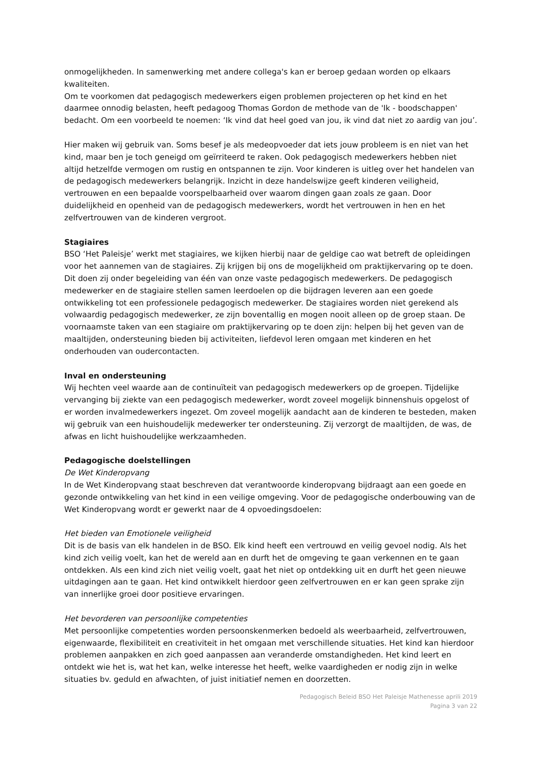onmogelijkheden. In samenwerking met andere collega's kan er beroep gedaan worden op elkaars kwaliteiten.
Om te voorkomen dat pedagogisch medewerkers eigen problemen projecteren op het kind en het daarmee onnodig belasten, heeft pedagoog Thomas Gordon de methode van de 'Ik - boodschappen' bedacht. Om een voorbeeld te noemen: ‘Ik vind dat heel goed van jou, ik vind dat niet zo aardig van jou’.
Hier maken wij gebruik van. Soms besef je als medeopvoeder dat iets jouw probleem is en niet van het kind, maar ben je toch geneigd om geïrriteerd te raken. Ook pedagogisch medewerkers hebben niet altijd hetzelfde vermogen om rustig en ontspannen te zijn. Voor kinderen is uitleg over het handelen van de pedagogisch medewerkers belangrijk. Inzicht in deze handelswijze geeft kinderen veiligheid, vertrouwen en een bepaalde voorspelbaarheid over waarom dingen gaan zoals ze gaan. Door duidelijkheid en openheid van de pedagogisch medewerkers, wordt het vertrouwen in hen en het zelfvertrouwen van de kinderen vergroot.
Stagiaires
BSO ‘Het Paleisje’ werkt met stagiaires, we kijken hierbij naar de geldige cao wat betreft de opleidingen voor het aannemen van de stagiaires. Zij krijgen bij ons de mogelijkheid om praktijkervaring op te doen. Dit doen zij onder begeleiding van één van onze vaste pedagogisch medewerkers. De pedagogisch medewerker en de stagiaire stellen samen leerdoelen op die bijdragen leveren aan een goede ontwikkeling tot een professionele pedagogisch medewerker. De stagiaires worden niet gerekend als volwaardig pedagogisch medewerker, ze zijn boventallig en mogen nooit alleen op de groep staan. De voornaamste taken van een stagiaire om praktijkervaring op te doen zijn: helpen bij het geven van de maaltijden, ondersteuning bieden bij activiteiten, liefdevol leren omgaan met kinderen en het onderhouden van oudercontacten.
Inval en ondersteuning
Wij hechten veel waarde aan de continuïteit van pedagogisch medewerkers op de groepen. Tijdelijke vervanging bij ziekte van een pedagogisch medewerker, wordt zoveel mogelijk binnenshuis opgelost of er worden invalmedewerkers ingezet. Om zoveel mogelijk aandacht aan de kinderen te besteden, maken wij gebruik van een huishoudelijk medewerker ter ondersteuning. Zij verzorgt de maaltijden, de was, de afwas en licht huishoudelijke werkzaamheden.
Pedagogische doelstellingen
De Wet Kinderopvang
In de Wet Kinderopvang staat beschreven dat verantwoorde kinderopvang bijdraagt aan een goede en gezonde ontwikkeling van het kind in een veilige omgeving. Voor de pedagogische onderbouwing van de Wet Kinderopvang wordt er gewerkt naar de 4 opvoedingsdoelen:
Het bieden van Emotionele veiligheid
Dit is de basis van elk handelen in de BSO. Elk kind heeft een vertrouwd en veilig gevoel nodig. Als het kind zich veilig voelt, kan het de wereld aan en durft het de omgeving te gaan verkennen en te gaan ontdekken. Als een kind zich niet veilig voelt, gaat het niet op ontdekking uit en durft het geen nieuwe uitdagingen aan te gaan. Het kind ontwikkelt hierdoor geen zelfvertrouwen en er kan geen sprake zijn van innerlijke groei door positieve ervaringen.
Het bevorderen van persoonlijke competenties
Met persoonlijke competenties worden persoonskenmerken bedoeld als weerbaarheid, zelfvertrouwen, eigenwaarde, flexibiliteit en creativiteit in het omgaan met verschillende situaties. Het kind kan hierdoor problemen aanpakken en zich goed aanpassen aan veranderde omstandigheden. Het kind leert en ontdekt wie het is, wat het kan, welke interesse het heeft, welke vaardigheden er nodig zijn in welke situaties bv. geduld en afwachten, of juist initiatief nemen en doorzetten.
Pedagogisch Beleid BSO Het Paleisje Mathenesse aprili 2019
Pagina 3 van 22